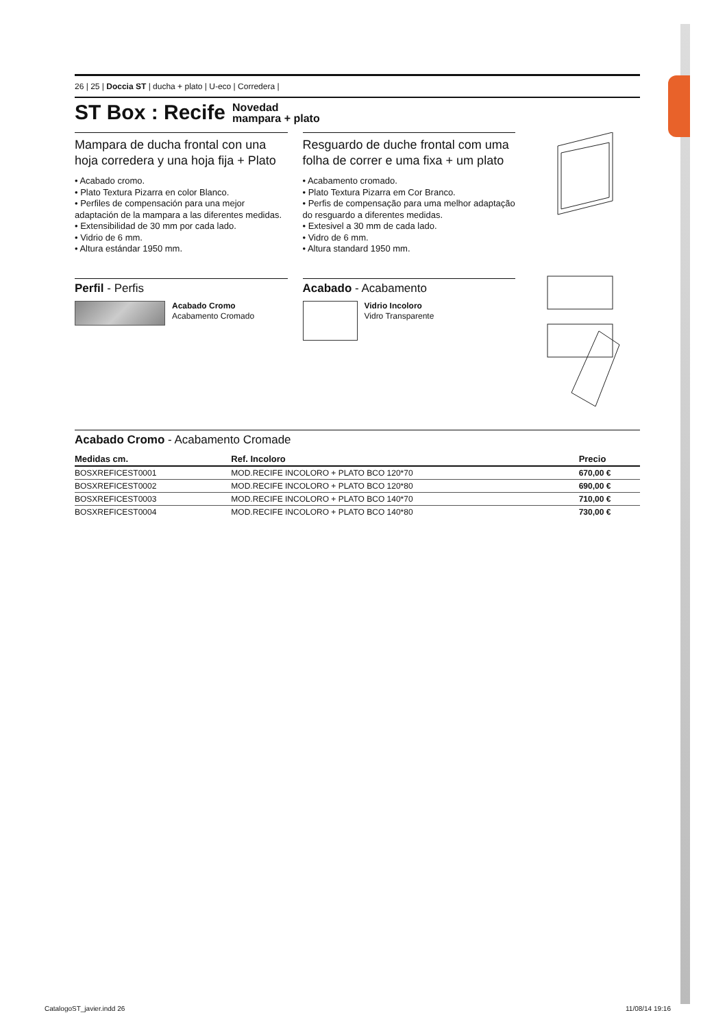26 | 25 | Doccia ST | ducha + plato | U-eco | Corredera |
ST Box : Recife Novedad
mampara + plato
Mampara de ducha frontal con una hoja corredera y una hoja fija + Plato
• Acabado cromo.
• Plato Textura Pizarra en color Blanco.
• Perfiles de compensación para una mejor adaptación de la mampara a las diferentes medidas.
• Extensibilidad de 30 mm por cada lado.
• Vidrio de 6 mm.
• Altura estándar 1950 mm.
Perfil - Perfis
Acabado Cromo
Acabamento Cromado
Resguardo de duche frontal com uma folha de correr e uma fixa + um plato
• Acabamento cromado.
• Plato Textura Pizarra em Cor Branco.
• Perfis de compensação para uma melhor adaptação do resguardo a diferentes medidas.
• Extesivel a 30 mm de cada lado.
• Vidro de 6 mm.
• Altura standard 1950 mm.
Acabado - Acabamento
Vidrio Incoloro
Vidro Transparente
Acabado Cromo - Acabamento Cromade
| Medidas cm. | Ref. Incoloro | Precio |
| --- | --- | --- |
| BOSXREFICEST0001 | MOD.RECIFE INCOLORO + PLATO BCO 120*70 | 670,00 € |
| BOSXREFICEST0002 | MOD.RECIFE INCOLORO + PLATO BCO 120*80 | 690,00 € |
| BOSXREFICEST0003 | MOD.RECIFE INCOLORO + PLATO BCO 140*70 | 710,00 € |
| BOSXREFICEST0004 | MOD.RECIFE INCOLORO + PLATO BCO 140*80 | 730,00 € |
CatalogoST_javier.indd 26 11/08/14 19:16